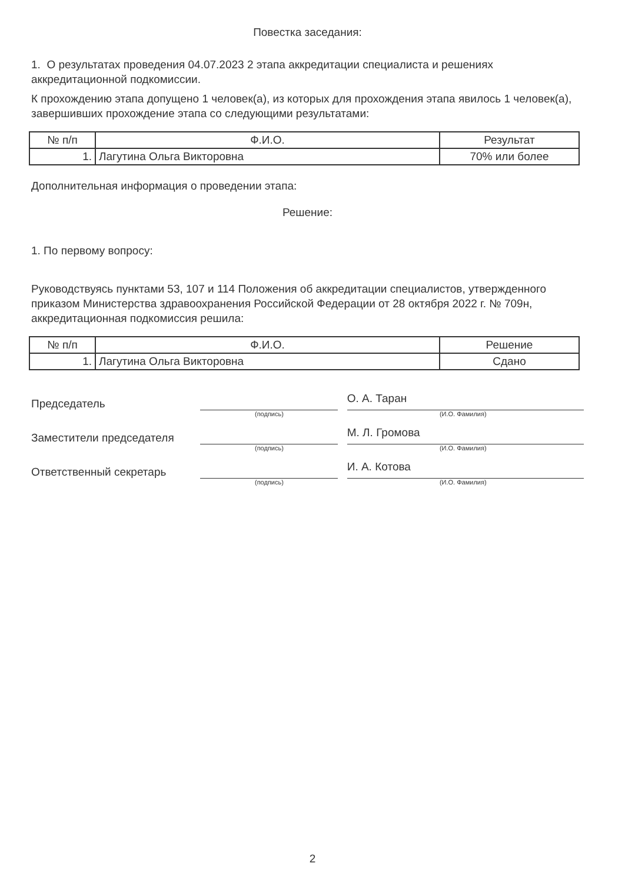Повестка заседания:
1. О результатах проведения 04.07.2023 2 этапа аккредитации специалиста и решениях аккредитационной подкомиссии.
К прохождению этапа допущено 1 человек(а), из которых для прохождения этапа явилось 1 человек(а), завершивших прохождение этапа со следующими результатами:
| № п/п | Ф.И.О. | Результат |
| --- | --- | --- |
| 1. | Лагутина Ольга Викторовна | 70% или более |
Дополнительная информация о проведении этапа:
Решение:
1. По первому вопросу:
Руководствуясь пунктами 53, 107 и 114 Положения об аккредитации специалистов, утвержденного приказом Министерства здравоохранения Российской Федерации от 28 октября 2022 г. № 709н, аккредитационная подкомиссия решила:
| № п/п | Ф.И.О. | Решение |
| --- | --- | --- |
| 1. | Лагутина Ольга Викторовна | Сдано |
Председатель
О. А. Таран
(подпись) (И.О. Фамилия)
Заместители председателя
М. Л. Громова
(подпись) (И.О. Фамилия)
Ответственный секретарь
И. А. Котова
(подпись) (И.О. Фамилия)
2